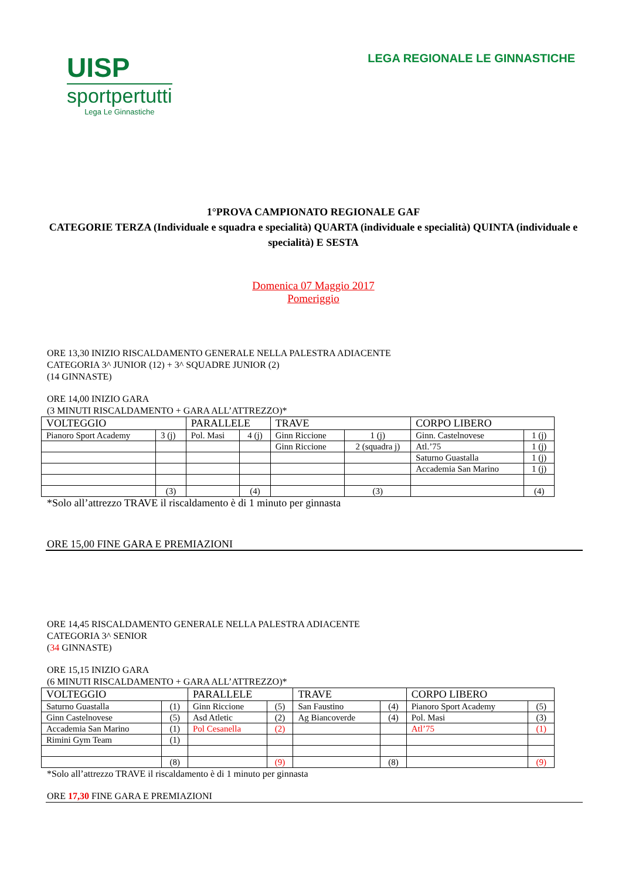UISP
sportpertutti
Lega Le Ginnastiche
LEGA REGIONALE LE GINNASTICHE
1°PROVA CAMPIONATO REGIONALE GAF
CATEGORIE TERZA (Individuale e squadra e specialità) QUARTA (individuale e specialità) QUINTA (individuale e specialità) E SESTA
Domenica 07 Maggio 2017
Pomeriggio
ORE 13,30 INIZIO RISCALDAMENTO GENERALE NELLA PALESTRA ADIACENTE
CATEGORIA 3^ JUNIOR (12) + 3^ SQUADRE JUNIOR (2)
(14 GINNASTE)
ORE 14,00 INIZIO GARA
(3 MINUTI RISCALDAMENTO + GARA ALL’ATTREZZO)*
| VOLTEGGIO | | PARALLELE | | TRAVE | | CORPO LIBERO | |
| --- | --- | --- | --- | --- | --- | --- | --- |
| Pianoro Sport Academy | 3 (j) | Pol. Masi | 4 (j) | Ginn Riccione | 1 (j) | Ginn. Castelnovese | 1 (j) |
| | | | | Ginn Riccione | 2 (squadra j) | Atl.’75 | 1 (j) |
| | | | | | | Saturno Guastalla | 1 (j) |
| | | | | | | Accademia San Marino | 1 (j) |
| | (3) | | (4) | | (3) | | (4) |
*Solo all’attrezzo TRAVE il riscaldamento è di 1 minuto per ginnasta
ORE 15,00 FINE GARA E PREMIAZIONI
ORE 14,45 RISCALDAMENTO GENERALE NELLA PALESTRA ADIACENTE
CATEGORIA 3^ SENIOR
(34 GINNASTE)
ORE 15,15 INIZIO GARA
(6 MINUTI RISCALDAMENTO + GARA ALL’ATTREZZO)*
| VOLTEGGIO | | PARALLELE | | TRAVE | | CORPO LIBERO | |
| --- | --- | --- | --- | --- | --- | --- | --- |
| Saturno Guastalla | (1) | Ginn Riccione | (5) | San Faustino | (4) | Pianoro Sport Academy | (5) |
| Ginn Castelnovese | (5) | Asd Atletic | (2) | Ag Biancoverde | (4) | Pol. Masi | (3) |
| Accademia San Marino | (1) | Pol Cesanella | (2) | | | Atl’75 | (1) |
| Rimini Gym Team | (1) | | | | | | |
| | (8) | | (9) | | (8) | | (9) |
*Solo all’attrezzo TRAVE il riscaldamento è di 1 minuto per ginnasta
ORE 17,30 FINE GARA E PREMIAZIONI